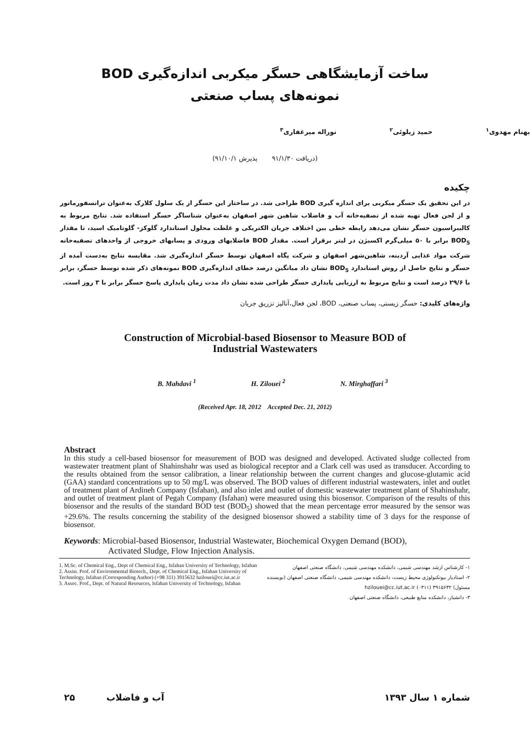ساخت آزمایشگاهی حسگر میکربی اندازه‌گیری BOD
نمونه‌های پساب صنعتی
بهنام مهدوی<sup>۱</sup> حمید زیلوئی<sup>۲</sup> نوراله میرغفاری<sup>۳</sup>
(دریافت ۹۱/۱/۳۰ پذیرش ۹۱/۱۰/۱)
چکیده
در این تحقیق یک حسگر میکربی برای اندازه گیری BOD طراحی شد. در ساختار این حسگر از یک سلول کلارک به‌عنوان ترانسفورماتور و از لجن فعال تهیه شده از تصفیه‌خانه آب و فاضلاب شاهین شهر اصفهان به‌عنوان شناساگر حسگر استفاده شد. نتایج مربوط به کالیبراسیون حسگر نشان می‌دهد رابطه خطی بین اختلاف جریان الکتریکی و غلظت محلول استاندارد گلوکز- گلوتامیک اسید، تا مقدار BOD<sub>5</sub> برابر با ۵۰ میلی‌گرم اکسیژن در لیتر برقرار است. مقدار BOD فاضلابهای ورودی و پسابهای خروجی از واحدهای تصفیه‌خانه شرکت مواد غذایی آردینه، شاهین‌شهر اصفهان و شرکت پگاه اصفهان توسط حسگر اندازه‌گیری شد. مقایسه نتایج به‌دست آمده از حسگر و نتایج حاصل از روش استاندارد BOD<sub>5</sub> نشان داد میانگین درصد خطای اندازه‌گیری BOD نمونه‌های ذکر شده توسط حسگر، برابر با ۲۹/۶ درصد است و نتایج مربوط به ارزیابی پایداری حسگر طراحی شده نشان داد مدت زمان پایداری پاسخ حسگر برابر با ۳ روز است.
واژه‌های کلیدی: حسگر زیستی، پساب صنعتی، BOD، لجن فعال،آنالیز تزریق جریان
Construction of Microbial-based Biosensor to Measure BOD of
Industrial Wastewaters
B. Mahdavi <sup>1</sup> H. Zilouei <sup>2</sup> N. Mirghaffari <sup>3</sup>
(Received Apr. 18, 2012 Accepted Dec. 21, 2012)
Abstract
In this study a cell-based biosensor for measurement of BOD was designed and developed. Activated sludge collected from wastewater treatment plant of Shahinshahr was used as biological receptor and a Clark cell was used as transducer. According to the results obtained from the sensor calibration, a linear relationship between the current changes and glucose-glutamic acid (GAA) standard concentrations up to 50 mg/L was observed. The BOD values of different industrial wastewaters, inlet and outlet of treatment plant of Ardineh Company (Isfahan), and also inlet and outlet of domestic wastewater treatment plant of Shahinshahr, and outlet of treatment plant of Pegah Company (Isfahan) were measured using this biosensor. Comparison of the results of this biosensor and the results of the standard BOD test (BOD<sub>5</sub>) showed that the mean percentage error measured by the sensor was +29.6%. The results concerning the stability of the designed biosensor showed a stability time of 3 days for the response of biosensor.
Keywords: Microbial-based Biosensor, Industrial Wastewater, Biochemical Oxygen Demand (BOD),
Activated Sludge, Flow Injection Analysis.
1. M.Sc. of Chemical Eng., Dept of Chemical Eng., Isfahan University of Technology, Isfahan
2. Assist. Prof. of Environmental Biotech., Dept. of Chemical Eng., Isfahan University of Technology, Isfahan (Corresponding Author) (+98 311) 3915632 hzilouei@cc.iut.ac.ir
3. Assoc. Prof., Dept. of Natural Resources, Isfahan University of Technology, Isfahan
۱- کارشناس ارشد مهندسی شیمی، دانشکده مهندسی شیمی، دانشگاه صنعتی اصفهان
۲- استادیار بیوتکنولوژی محیط زیست، دانشکده مهندسی شیمی، دانشگاه صنعتی اصفهان (نویسنده مسئول) ۳۹۱۵۶۳۲ (۰۳۱۱) hzilouei@cc.iut.ac.ir
۳- دانشیار، دانشکده منابع طبیعی، دانشگاه صنعتی اصفهان
۲۵ آب و فاضلاب شماره ۱ سال ۱۳۹۳